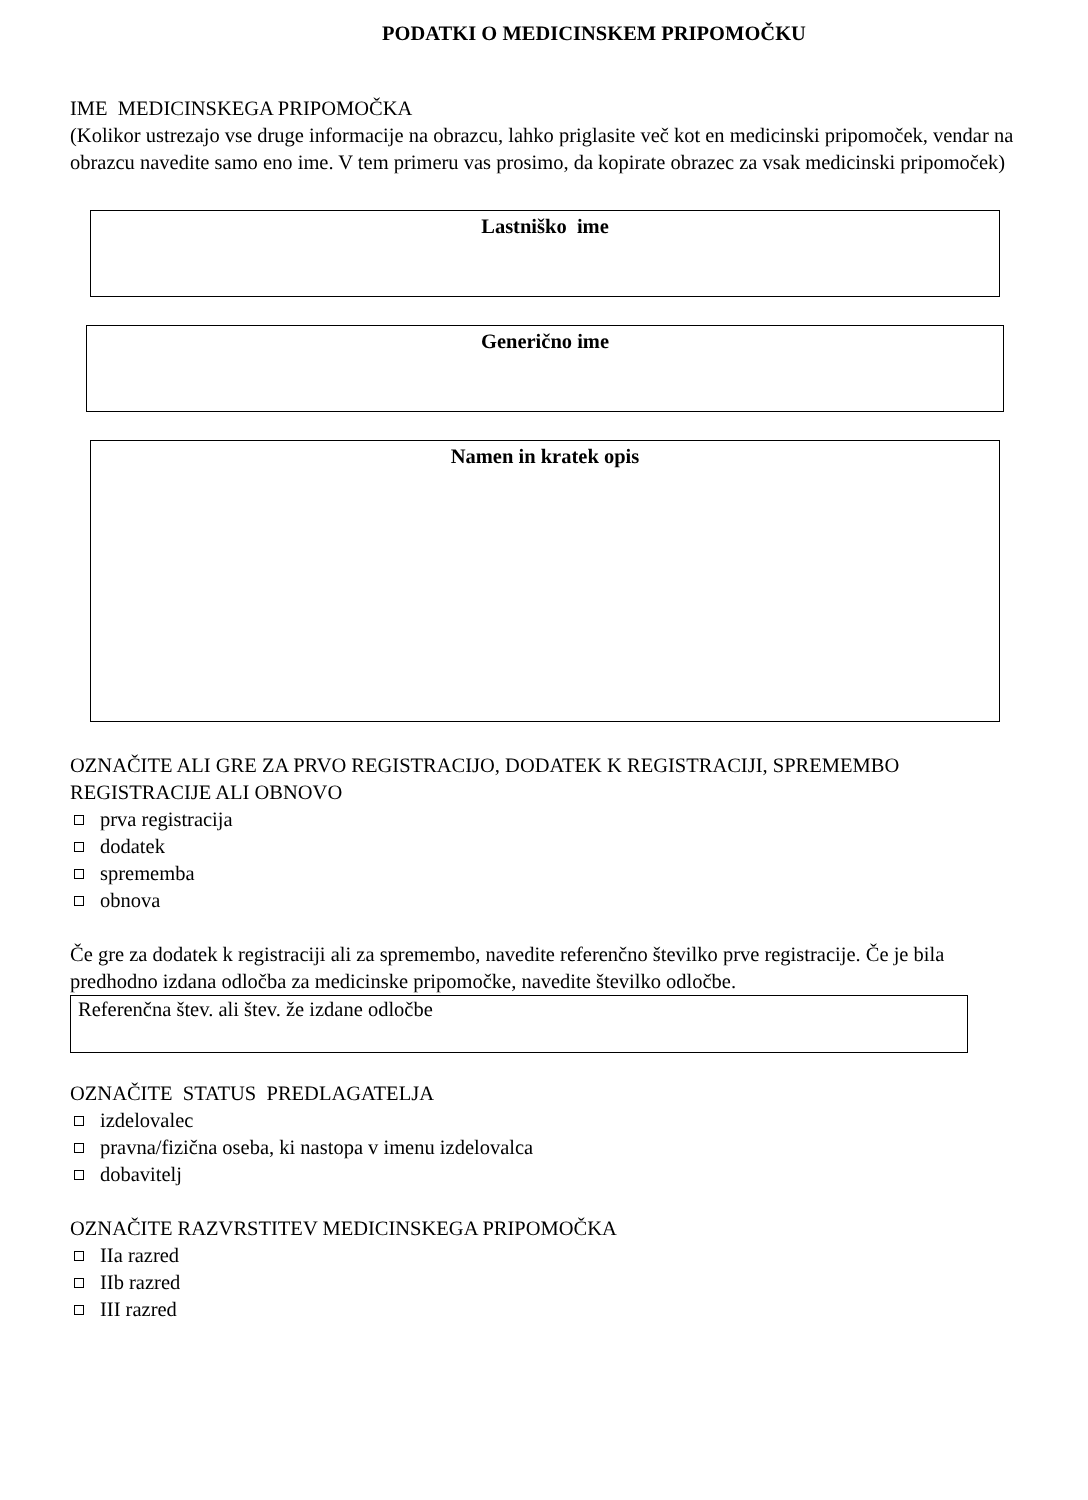PODATKI O MEDICINSKEM PRIPOMOČKU
IME MEDICINSKEGA PRIPOMOČKA
(Kolikor ustrezajo vse druge informacije na obrazcu, lahko priglasite več kot en medicinski pripomoček, vendar na obrazcu navedite samo eno ime. V tem primeru vas prosimo, da kopirate obrazec za vsak medicinski pripomoček)
Lastniško ime
Generično ime
Namen in kratek opis
OZNAČITE ALI GRE ZA PRVO REGISTRACIJO, DODATEK K REGISTRACIJI, SPREMEMBO REGISTRACIJE ALI OBNOVO
prva registracija
dodatek
sprememba
obnova
Če gre za dodatek k registraciji ali za spremembo, navedite referenčno številko prve registracije. Če je bila predhodno izdana odločba za medicinske pripomočke, navedite številko odločbe.
Referenčna štev. ali štev. že izdane odločbe
OZNAČITE STATUS PREDLAGATELJA
izdelovalec
pravna/fizična oseba, ki nastopa v imenu izdelovalca
dobavitelj
OZNAČITE RAZVRSTITEV MEDICINSKEGA PRIPOMOČKA
IIa razred
IIb razred
III razred